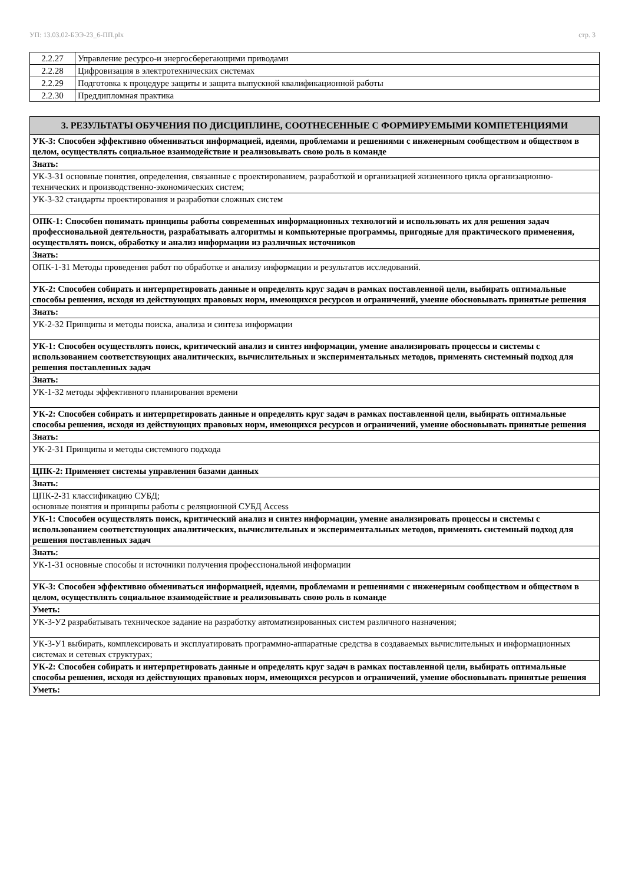УП: 13.03.02-БЭЭ-23_6-ПП.plx стр. 3
| 2.2.27 | Управление ресурсо-и энергосберегающими приводами |
| 2.2.28 | Цифровизация в электротехнических системах |
| 2.2.29 | Подготовка к процедуре защиты и защита выпускной квалификационной работы |
| 2.2.30 | Преддипломная практика |
| 3. РЕЗУЛЬТАТЫ ОБУЧЕНИЯ ПО ДИСЦИПЛИНЕ, СООТНЕСЕННЫЕ С ФОРМИРУЕМЫМИ КОМПЕТЕНЦИЯМИ |
| УК-3: Способен эффективно обмениваться информацией, идеями, проблемами и решениями с инженерным сообществом и обществом в целом, осуществлять социальное взаимодействие и реализовывать свою роль в команде |
| Знать: |
| УК-3-З1 основные понятия, определения, связанные с проектированием, разработкой и организацией жизненного цикла организационно-технических и производственно-экономических систем; |
| УК-3-З2 стандарты проектирования и разработки сложных систем |
| ОПК-1: Способен понимать принципы работы современных информационных технологий и использовать их для решения задач профессиональной деятельности, разрабатывать алгоритмы и компьютерные программы, пригодные для практического применения, осуществлять поиск, обработку и анализ информации из различных источников |
| Знать: |
| ОПК-1-З1 Методы проведения работ по обработке и анализу информации и результатов исследований. |
| УК-2: Способен собирать и интерпретировать данные и определять круг задач в рамках поставленной цели, выбирать оптимальные способы решения, исходя из действующих правовых норм, имеющихся ресурсов и ограничений, умение обосновывать принятые решения |
| Знать: |
| УК-2-З2 Принципы и методы поиска, анализа и синтеза информации |
| УК-1: Способен осуществлять поиск, критический анализ и синтез информации, умение анализировать процессы и системы с использованием соответствующих аналитических, вычислительных и экспериментальных методов, применять системный подход для решения поставленных задач |
| Знать: |
| УК-1-З2 методы эффективного планирования времени |
| УК-2: Способен собирать и интерпретировать данные и определять круг задач в рамках поставленной цели, выбирать оптимальные способы решения, исходя из действующих правовых норм, имеющихся ресурсов и ограничений, умение обосновывать принятые решения |
| Знать: |
| УК-2-З1 Принципы и методы системного подхода |
| ЦПК-2: Применяет системы управления базами данных |
| Знать: |
| ЦПК-2-З1 классификацию СУБД; основные понятия и принципы работы с реляционной СУБД Access |
| УК-1: Способен осуществлять поиск, критический анализ и синтез информации, умение анализировать процессы и системы с использованием соответствующих аналитических, вычислительных и экспериментальных методов, применять системный подход для решения поставленных задач |
| Знать: |
| УК-1-З1 основные способы и источники получения профессиональной информации |
| УК-3: Способен эффективно обмениваться информацией, идеями, проблемами и решениями с инженерным сообществом и обществом в целом, осуществлять социальное взаимодействие и реализовывать свою роль в команде |
| Уметь: |
| УК-3-У2 разрабатывать техническое задание на разработку автоматизированных систем различного назначения; |
| УК-3-У1 выбирать, комплексировать и эксплуатировать программно-аппаратные средства в создаваемых вычислительных и информационных системах и сетевых структурах; |
| УК-2: Способен собирать и интерпретировать данные и определять круг задач в рамках поставленной цели, выбирать оптимальные способы решения, исходя из действующих правовых норм, имеющихся ресурсов и ограничений, умение обосновывать принятые решения |
| Уметь: |